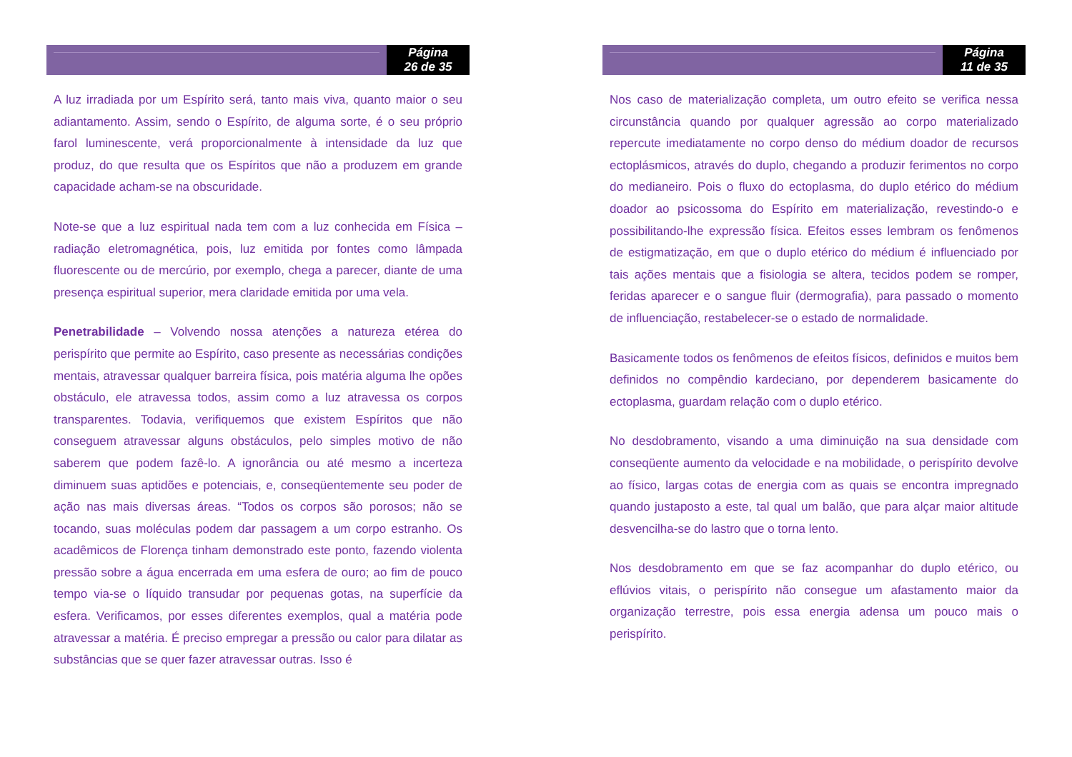Página
26 de 35
A luz irradiada por um Espírito será, tanto mais viva, quanto maior o seu adiantamento. Assim, sendo o Espírito, de alguma sorte, é o seu próprio farol luminescente, verá proporcionalmente à intensidade da luz que produz, do que resulta que os Espíritos que não a produzem em grande capacidade acham-se na obscuridade.
Note-se que a luz espiritual nada tem com a luz conhecida em Física – radiação eletromagnética, pois, luz emitida por fontes como lâmpada fluorescente ou de mercúrio, por exemplo, chega a parecer, diante de uma presença espiritual superior, mera claridade emitida por uma vela.
Penetrabilidade – Volvendo nossa atenções a natureza etérea do perispírito que permite ao Espírito, caso presente as necessárias condições mentais, atravessar qualquer barreira física, pois matéria alguma lhe opões obstáculo, ele atravessa todos, assim como a luz atravessa os corpos transparentes. Todavia, verifiquemos que existem Espíritos que não conseguem atravessar alguns obstáculos, pelo simples motivo de não saberem que podem fazê-lo. A ignorância ou até mesmo a incerteza diminuem suas aptidões e potenciais, e, conseqüentemente seu poder de ação nas mais diversas áreas. “Todos os corpos são porosos; não se tocando, suas moléculas podem dar passagem a um corpo estranho. Os acadêmicos de Florença tinham demonstrado este ponto, fazendo violenta pressão sobre a água encerrada em uma esfera de ouro; ao fim de pouco tempo via-se o líquido transudar por pequenas gotas, na superfície da esfera. Verificamos, por esses diferentes exemplos, qual a matéria pode atravessar a matéria. É preciso empregar a pressão ou calor para dilatar as substâncias que se quer fazer atravessar outras. Isso é
Página
11 de 35
Nos caso de materialização completa, um outro efeito se verifica nessa circunstância quando por qualquer agressão ao corpo materializado repercute imediatamente no corpo denso do médium doador de recursos ectoplásmicos, através do duplo, chegando a produzir ferimentos no corpo do medianeiro. Pois o fluxo do ectoplasma, do duplo etérico do médium doador ao psicossoma do Espírito em materialização, revestindo-o e possibilitando-lhe expressão física. Efeitos esses lembram os fenômenos de estigmatização, em que o duplo etérico do médium é influenciado por tais ações mentais que a fisiologia se altera, tecidos podem se romper, feridas aparecer e o sangue fluir (dermografia), para passado o momento de influenciação, restabelecer-se o estado de normalidade.
Basicamente todos os fenômenos de efeitos físicos, definidos e muitos bem definidos no compêndio kardeciano, por dependerem basicamente do ectoplasma, guardam relação com o duplo etérico.
No desdobramento, visando a uma diminuição na sua densidade com conseqüente aumento da velocidade e na mobilidade, o perispírito devolve ao físico, largas cotas de energia com as quais se encontra impregnado quando justaposto a este, tal qual um balão, que para alçar maior altitude desvencilha-se do lastro que o torna lento.
Nos desdobramento em que se faz acompanhar do duplo etérico, ou eflúvios vitais, o perispírito não consegue um afastamento maior da organização terrestre, pois essa energia adensa um pouco mais o perispírito.